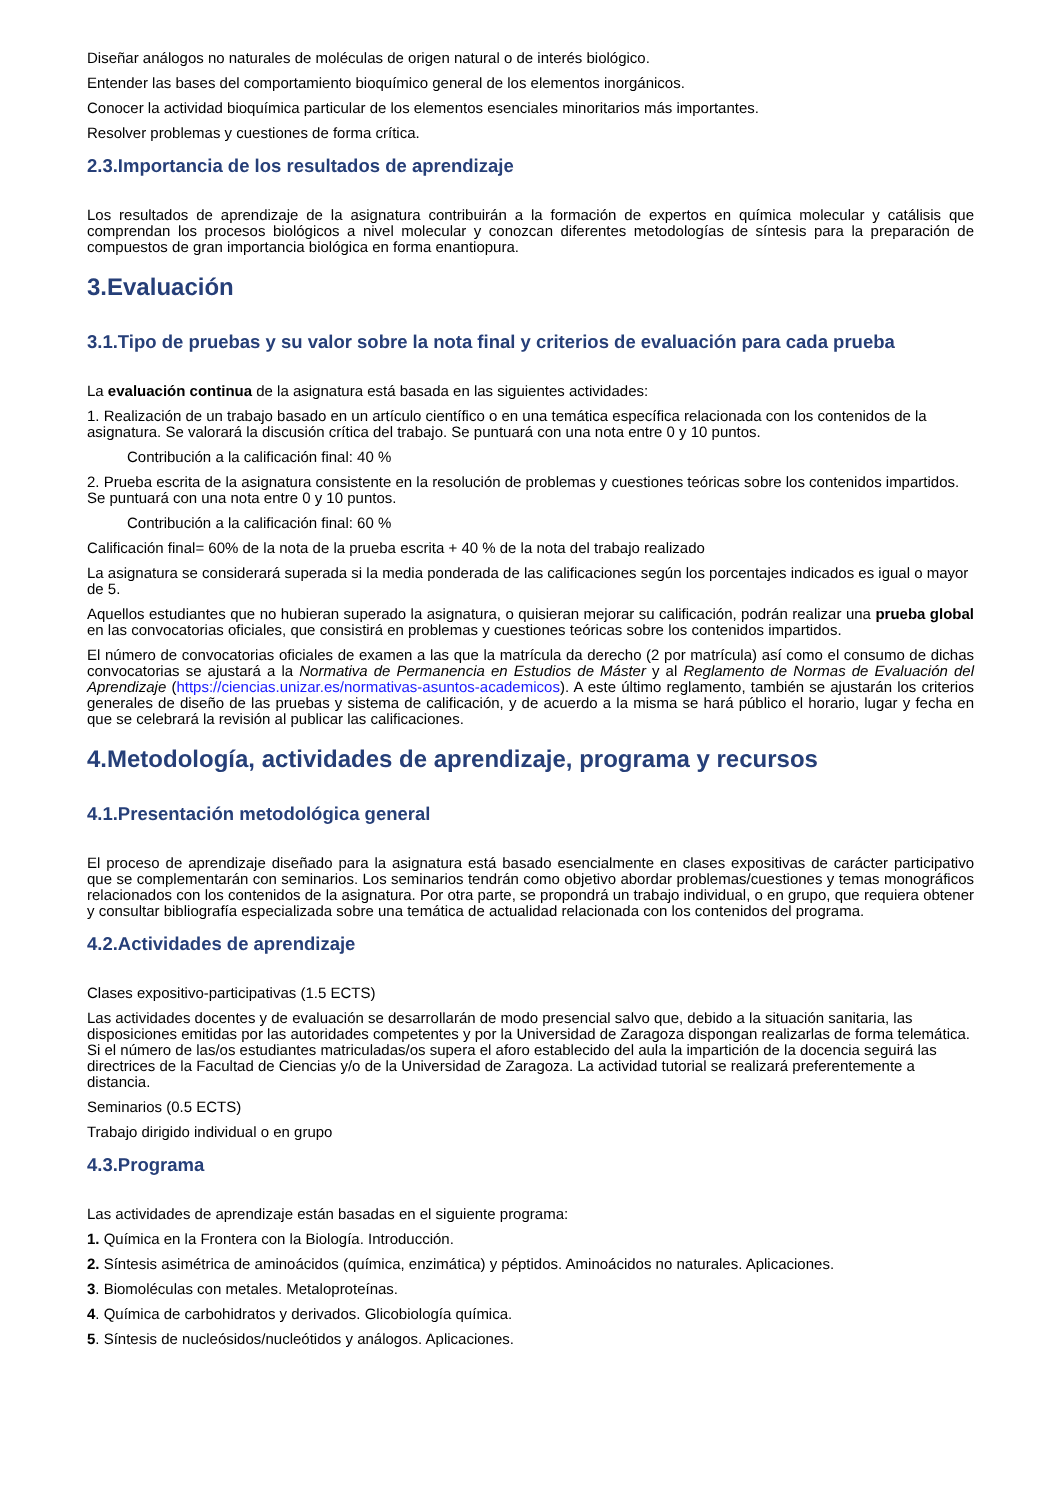Diseñar análogos no naturales de moléculas de origen natural o de interés biológico.
Entender las bases del comportamiento bioquímico general de los elementos inorgánicos.
Conocer la actividad bioquímica particular de los elementos esenciales minoritarios más importantes.
Resolver problemas y cuestiones de forma crítica.
2.3.Importancia de los resultados de aprendizaje
Los resultados de aprendizaje de la asignatura contribuirán a la formación de expertos en química molecular y catálisis que comprendan los procesos biológicos a nivel molecular y conozcan diferentes metodologías de síntesis para la preparación de compuestos de gran importancia biológica en forma enantiopura.
3.Evaluación
3.1.Tipo de pruebas y su valor sobre la nota final y criterios de evaluación para cada prueba
La evaluación continua de la asignatura está basada en las siguientes actividades:
1. Realización de un trabajo basado en un artículo científico o en una temática específica relacionada con los contenidos de la asignatura. Se valorará la discusión crítica del trabajo. Se puntuará con una nota entre 0 y 10 puntos.
Contribución a la calificación final: 40 %
2. Prueba escrita de la asignatura consistente en la resolución de problemas y cuestiones teóricas sobre los contenidos impartidos. Se puntuará con una nota entre 0 y 10 puntos.
Contribución a la calificación final: 60 %
Calificación final= 60% de la nota de la prueba escrita + 40 % de la nota del trabajo realizado
La asignatura se considerará superada si la media ponderada de las calificaciones según los porcentajes indicados es igual o mayor de 5.
Aquellos estudiantes que no hubieran superado la asignatura, o quisieran mejorar su calificación, podrán realizar una prueba global en las convocatorias oficiales, que consistirá en problemas y cuestiones teóricas sobre los contenidos impartidos.
El número de convocatorias oficiales de examen a las que la matrícula da derecho (2 por matrícula) así como el consumo de dichas convocatorias se ajustará a la Normativa de Permanencia en Estudios de Máster y al Reglamento de Normas de Evaluación del Aprendizaje (https://ciencias.unizar.es/normativas-asuntos-academicos). A este último reglamento, también se ajustarán los criterios generales de diseño de las pruebas y sistema de calificación, y de acuerdo a la misma se hará público el horario, lugar y fecha en que se celebrará la revisión al publicar las calificaciones.
4.Metodología, actividades de aprendizaje, programa y recursos
4.1.Presentación metodológica general
El proceso de aprendizaje diseñado para la asignatura está basado esencialmente en clases expositivas de carácter participativo que se complementarán con seminarios. Los seminarios tendrán como objetivo abordar problemas/cuestiones y temas monográficos relacionados con los contenidos de la asignatura. Por otra parte, se propondrá un trabajo individual, o en grupo, que requiera obtener y consultar bibliografía especializada sobre una temática de actualidad relacionada con los contenidos del programa.
4.2.Actividades de aprendizaje
Clases expositivo-participativas (1.5 ECTS)
Las actividades docentes y de evaluación se desarrollarán de modo presencial salvo que, debido a la situación sanitaria, las disposiciones emitidas por las autoridades competentes y por la Universidad de Zaragoza dispongan realizarlas de forma telemática. Si el número de las/os estudiantes matriculadas/os supera el aforo establecido del aula la impartición de la docencia seguirá las directrices de la Facultad de Ciencias y/o de la Universidad de Zaragoza. La actividad tutorial se realizará preferentemente a distancia.
Seminarios (0.5 ECTS)
Trabajo dirigido individual o en grupo
4.3.Programa
Las actividades de aprendizaje están basadas en el siguiente programa:
1. Química en la Frontera con la Biología. Introducción.
2. Síntesis asimétrica de aminoácidos (química, enzimática) y péptidos. Aminoácidos no naturales. Aplicaciones.
3. Biomoléculas con metales. Metaloproteínas.
4. Química de carbohidratos y derivados. Glicobiología química.
5. Síntesis de nucleósidos/nucleótidos y análogos. Aplicaciones.